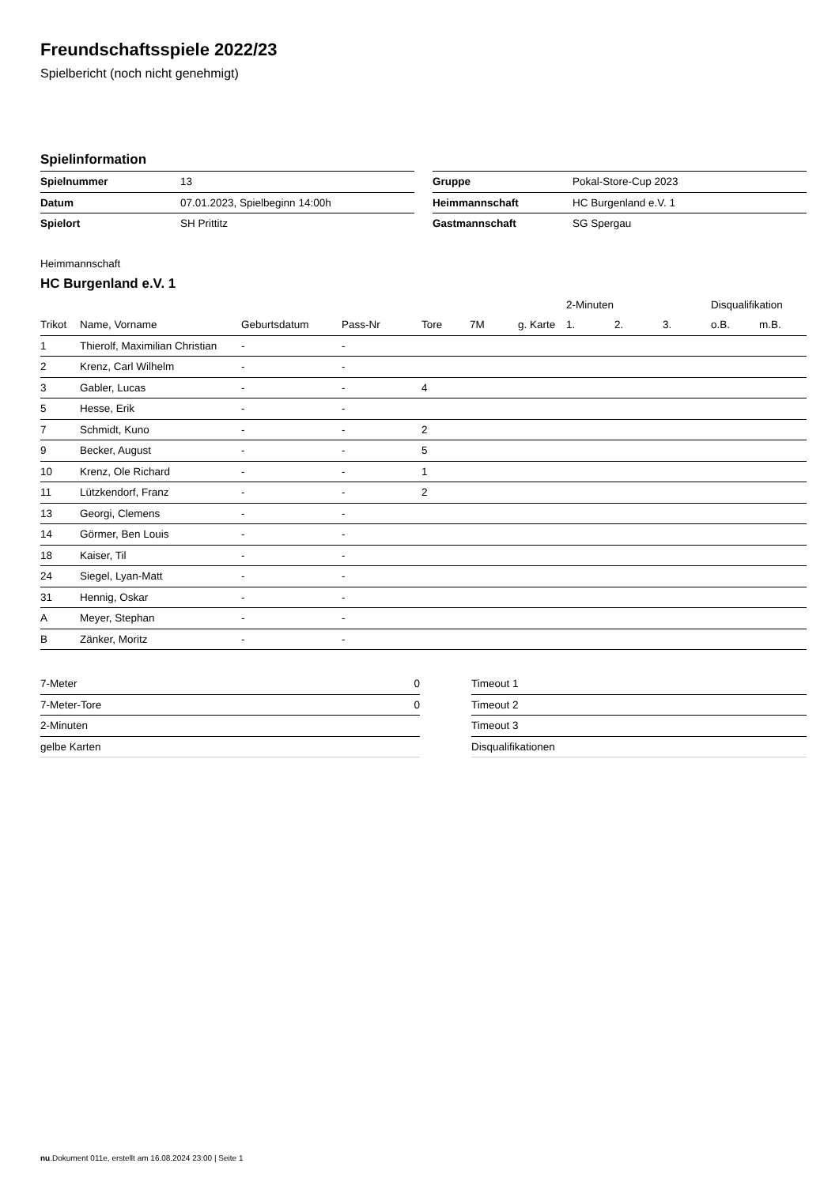Freundschaftsspiele 2022/23
Spielbericht (noch nicht genehmigt)
Spielinformation
| Spielnummer | 13 |
| Datum | 07.01.2023, Spielbeginn 14:00h |
| Spielort | SH Prittitz |
| Gruppe | Pokal-Store-Cup 2023 |
| Heimmannschaft | HC Burgenland e.V. 1 |
| Gastmannschaft | SG Spergau |
Heimmannschaft
HC Burgenland e.V. 1
| | | | | | | | 2-Minuten | | | Disqualifikation | |
| --- | --- | --- | --- | --- | --- | --- | --- | --- | --- | --- | --- |
| Trikot | Name, Vorname | Geburtsdatum | Pass-Nr | Tore | 7M | g. Karte | 1. | 2. | 3. | o.B. | m.B. |
| 1 | Thierolf, Maximilian Christian | - | - | | | | | | | | |
| 2 | Krenz, Carl Wilhelm | - | - | | | | | | | | |
| 3 | Gabler, Lucas | - | - | 4 | | | | | | | |
| 5 | Hesse, Erik | - | - | | | | | | | | |
| 7 | Schmidt, Kuno | - | - | 2 | | | | | | | |
| 9 | Becker, August | - | - | 5 | | | | | | | |
| 10 | Krenz, Ole Richard | - | - | 1 | | | | | | | |
| 11 | Lützkendorf, Franz | - | - | 2 | | | | | | | |
| 13 | Georgi, Clemens | - | - | | | | | | | | |
| 14 | Görmer, Ben Louis | - | - | | | | | | | | |
| 18 | Kaiser, Til | - | - | | | | | | | | |
| 24 | Siegel, Lyan-Matt | - | - | | | | | | | | |
| 31 | Hennig, Oskar | - | - | | | | | | | | |
| A | Meyer, Stephan | - | - | | | | | | | | |
| B | Zänker, Moritz | - | - | | | | | | | | |
| 7-Meter | 0 |
| 7-Meter-Tore | 0 |
| 2-Minuten | |
| gelbe Karten | |
| Timeout 1 |
| Timeout 2 |
| Timeout 3 |
| Disqualifikationen |
nu.Dokument 011e, erstellt am 16.08.2024 23:00 | Seite 1